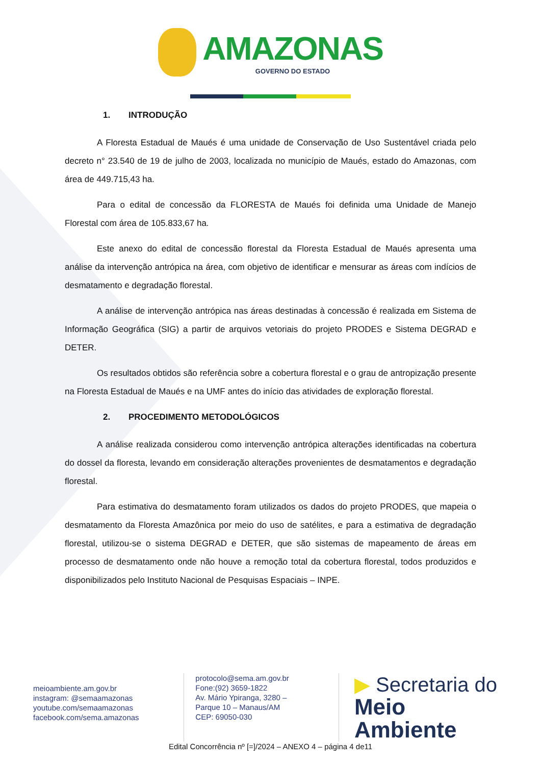AMAZONAS GOVERNO DO ESTADO
1. INTRODUÇÃO
A Floresta Estadual de Maués é uma unidade de Conservação de Uso Sustentável criada pelo decreto n° 23.540 de 19 de julho de 2003, localizada no município de Maués, estado do Amazonas, com área de 449.715,43 ha.
Para o edital de concessão da FLORESTA de Maués foi definida uma Unidade de Manejo Florestal com área de 105.833,67 ha.
Este anexo do edital de concessão florestal da Floresta Estadual de Maués apresenta uma análise da intervenção antrópica na área, com objetivo de identificar e mensurar as áreas com indícios de desmatamento e degradação florestal.
A análise de intervenção antrópica nas áreas destinadas à concessão é realizada em Sistema de Informação Geográfica (SIG) a partir de arquivos vetoriais do projeto PRODES e Sistema DEGRAD e DETER.
Os resultados obtidos são referência sobre a cobertura florestal e o grau de antropização presente na Floresta Estadual de Maués e na UMF antes do início das atividades de exploração florestal.
2. PROCEDIMENTO METODOLÓGICOS
A análise realizada considerou como intervenção antrópica alterações identificadas na cobertura do dossel da floresta, levando em consideração alterações provenientes de desmatamentos e degradação florestal.
Para estimativa do desmatamento foram utilizados os dados do projeto PRODES, que mapeia o desmatamento da Floresta Amazônica por meio do uso de satélites, e para a estimativa de degradação florestal, utilizou-se o sistema DEGRAD e DETER, que são sistemas de mapeamento de áreas em processo de desmatamento onde não houve a remoção total da cobertura florestal, todos produzidos e disponibilizados pelo Instituto Nacional de Pesquisas Espaciais – INPE.
meioambiente.am.gov.br
instagram: @semaamazonas
youtube.com/semaamazonas
facebook.com/sema.amazonas
protocolo@sema.am.gov.br
Fone:(92) 3659-1822
Av. Mário Ypiranga, 3280 –
Parque 10 – Manaus/AM
CEP: 69050-030
▶ Secretaria do
Meio Ambiente
Edital Concorrência nº [=]/2024 – ANEXO 4 – página 4 de11